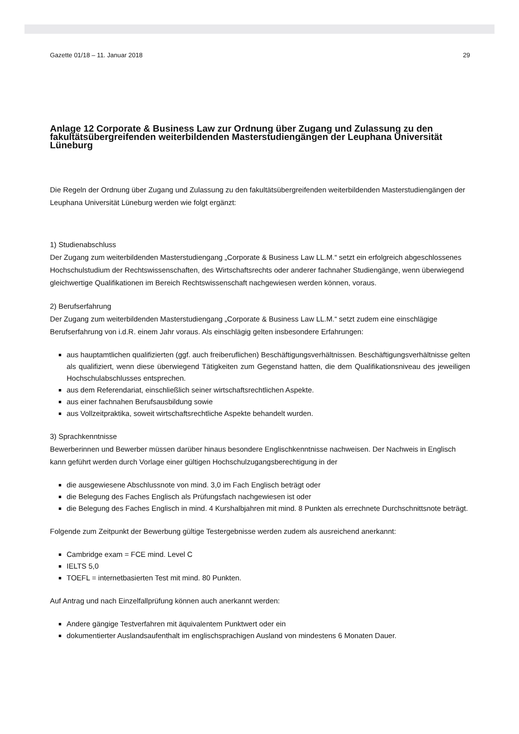Gazette 01/18 – 11. Januar 2018 29
Anlage 12 Corporate & Business Law zur Ordnung über Zugang und Zulassung zu den fakultätsübergreifenden weiterbildenden Masterstudiengängen der Leuphana Universität Lüneburg
Die Regeln der Ordnung über Zugang und Zulassung zu den fakultätsübergreifenden weiterbildenden Masterstudiengängen der Leuphana Universität Lüneburg werden wie folgt ergänzt:
1) Studienabschluss
Der Zugang zum weiterbildenden Masterstudiengang „Corporate & Business Law LL.M.“ setzt ein erfolgreich abgeschlossenes Hochschulstudium der Rechtswissenschaften, des Wirtschaftsrechts oder anderer fachnaher Studiengänge, wenn überwiegend gleichwertige Qualifikationen im Bereich Rechtswissenschaft nachgewiesen werden können, voraus.
2) Berufserfahrung
Der Zugang zum weiterbildenden Masterstudiengang „Corporate & Business Law LL.M.“ setzt zudem eine einschlägige Berufserfahrung von i.d.R. einem Jahr voraus. Als einschlägig gelten insbesondere Erfahrungen:
aus hauptamtlichen qualifizierten (ggf. auch freiberuflichen) Beschäftigungsverhältnissen. Beschäftigungsverhältnisse gelten als qualifiziert, wenn diese überwiegend Tätigkeiten zum Gegenstand hatten, die dem Qualifikationsniveau des jeweiligen Hochschulabschlusses entsprechen.
aus dem Referendariat, einschließlich seiner wirtschaftsrechtlichen Aspekte.
aus einer fachnahen Berufsausbildung sowie
aus Vollzeitpraktika, soweit wirtschaftsrechtliche Aspekte behandelt wurden.
3) Sprachkenntnisse
Bewerberinnen und Bewerber müssen darüber hinaus besondere Englischkenntnisse nachweisen. Der Nachweis in Englisch kann geführt werden durch Vorlage einer gültigen Hochschulzugangsberechtigung in der
die ausgewiesene Abschlussnote von mind. 3,0 im Fach Englisch beträgt oder
die Belegung des Faches Englisch als Prüfungsfach nachgewiesen ist oder
die Belegung des Faches Englisch in mind. 4 Kurshalbjahren mit mind. 8 Punkten als errechnete Durchschnittsnote beträgt.
Folgende zum Zeitpunkt der Bewerbung gültige Testergebnisse werden zudem als ausreichend anerkannt:
Cambridge exam = FCE mind. Level C
IELTS 5,0
TOEFL = internetbasierten Test mit mind. 80 Punkten.
Auf Antrag und nach Einzelfallprüfung können auch anerkannt werden:
Andere gängige Testverfahren mit äquivalentem Punktwert oder ein
dokumentierter Auslandsaufenthalt im englischsprachigen Ausland von mindestens 6 Monaten Dauer.